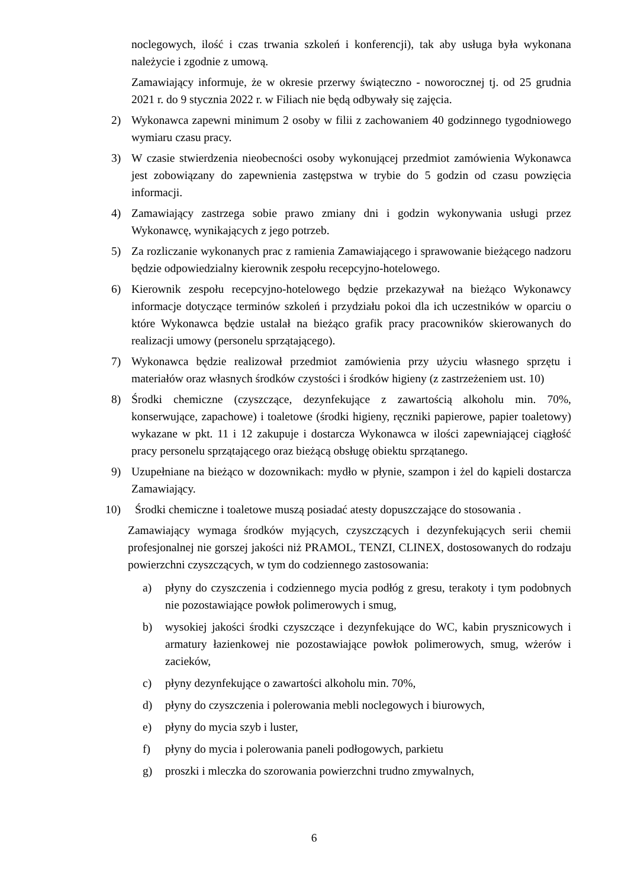noclegowych, ilość i czas trwania szkoleń i konferencji), tak aby usługa była wykonana należycie i zgodnie z umową.
Zamawiający informuje, że w okresie przerwy świąteczno - noworocznej tj. od 25 grudnia 2021 r. do 9 stycznia 2022 r. w Filiach nie będą odbywały się zajęcia.
2) Wykonawca zapewni minimum 2 osoby w filii z zachowaniem 40 godzinnego tygodniowego wymiaru czasu pracy.
3) W czasie stwierdzenia nieobecności osoby wykonującej przedmiot zamówienia Wykonawca jest zobowiązany do zapewnienia zastępstwa w trybie do 5 godzin od czasu powzięcia informacji.
4) Zamawiający zastrzega sobie prawo zmiany dni i godzin wykonywania usługi przez Wykonawcę, wynikających z jego potrzeb.
5) Za rozliczanie wykonanych prac z ramienia Zamawiającego i sprawowanie bieżącego nadzoru będzie odpowiedzialny kierownik zespołu recepcyjno-hotelowego.
6) Kierownik zespołu recepcyjno-hotelowego będzie przekazywał na bieżąco Wykonawcy informacje dotyczące terminów szkoleń i przydziału pokoi dla ich uczestników w oparciu o które Wykonawca będzie ustalał na bieżąco grafik pracy pracowników skierowanych do realizacji umowy (personelu sprzątającego).
7) Wykonawca będzie realizował przedmiot zamówienia przy użyciu własnego sprzętu i materiałów oraz własnych środków czystości i środków higieny (z zastrzeżeniem ust. 10)
8) Środki chemiczne (czyszczące, dezynfekujące z zawartością alkoholu min. 70%, konserwujące, zapachowe) i toaletowe (środki higieny, ręczniki papierowe, papier toaletowy) wykazane w pkt. 11 i 12 zakupuje i dostarcza Wykonawca w ilości zapewniającej ciągłość pracy personelu sprzątającego oraz bieżącą obsługę obiektu sprzątanego.
9) Uzupełniane na bieżąco w dozownikach: mydło w płynie, szampon i żel do kąpieli dostarcza Zamawiający.
10) Środki chemiczne i toaletowe muszą posiadać atesty dopuszczające do stosowania .
Zamawiający wymaga środków myjących, czyszczących i dezynfekujących serii chemii profesjonalnej nie gorszej jakości niż PRAMOL, TENZI, CLINEX, dostosowanych do rodzaju powierzchni czyszczących, w tym do codziennego zastosowania:
a) płyny do czyszczenia i codziennego mycia podłóg z gresu, terakoty i tym podobnych nie pozostawiające powłok polimerowych i smug,
b) wysokiej jakości środki czyszczące i dezynfekujące do WC, kabin prysznicowych i armatury łazienkowej nie pozostawiające powłok polimerowych, smug, wżerów i zacieków,
c) płyny dezynfekujące o zawartości alkoholu min. 70%,
d) płyny do czyszczenia i polerowania mebli noclegowych i biurowych,
e) płyny do mycia szyb i luster,
f) płyny do mycia i polerowania paneli podłogowych, parkietu
g) proszki i mleczka do szorowania powierzchni trudno zmywalnych,
6